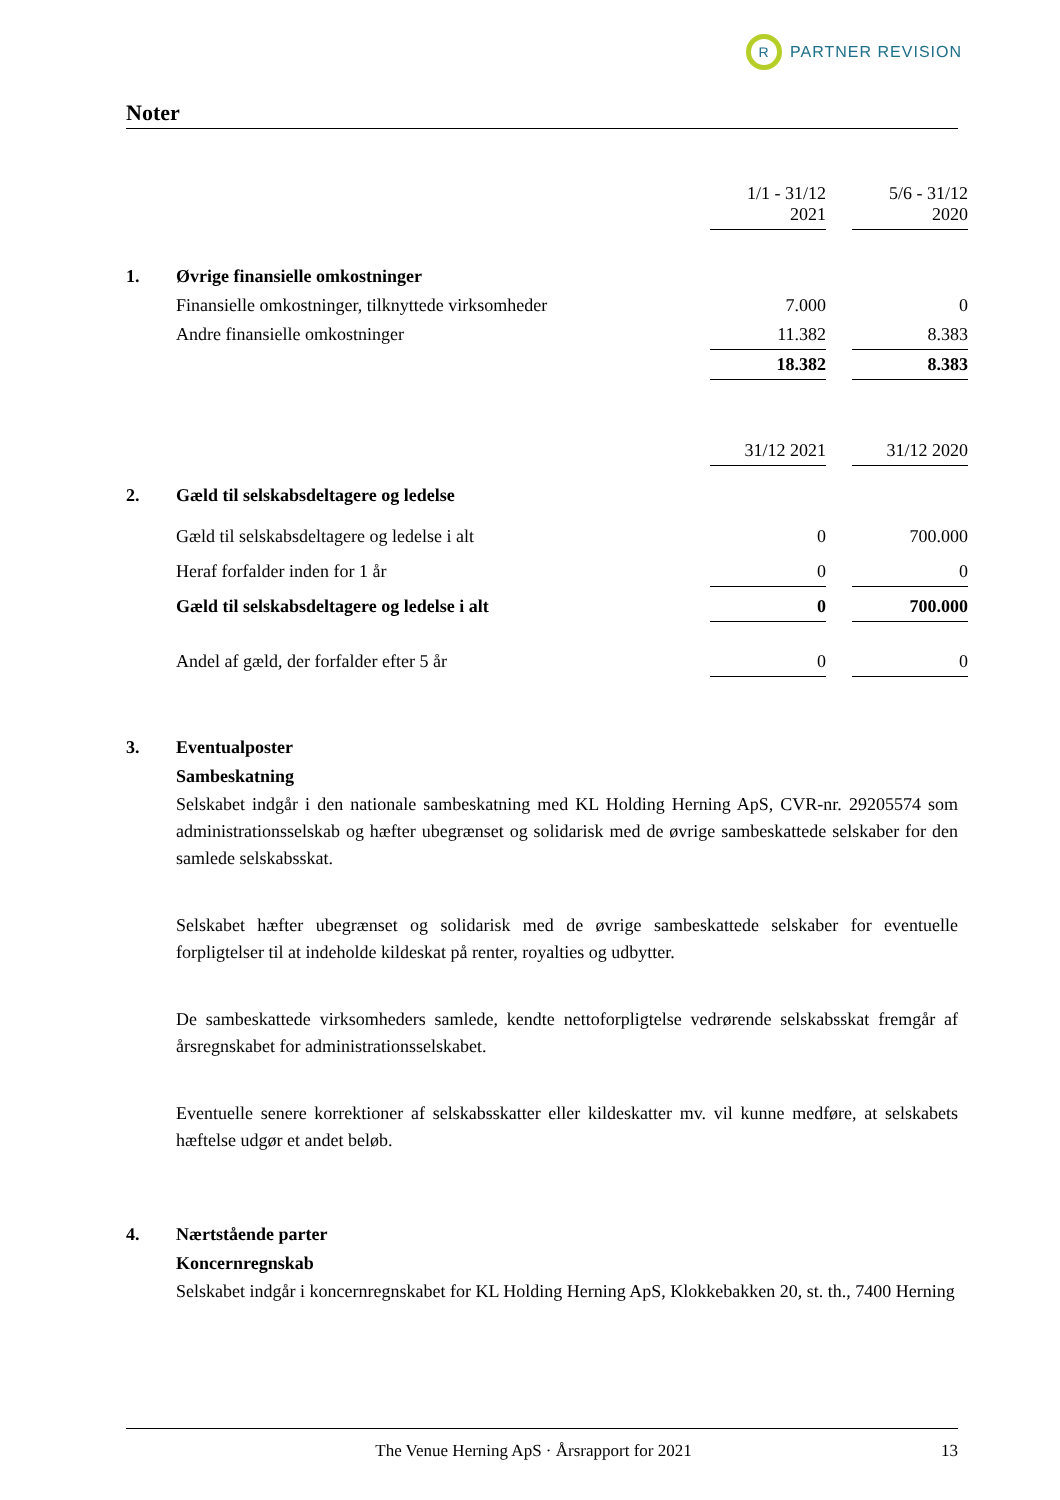R
PARTNER REVISION
Noter
| | | 1/1 - 31/12 2021 | | 5/6 - 31/12 2020 |
| 1. | Øvrige finansielle omkostninger | | | |
| | Finansielle omkostninger, tilknyttede virksomheder | 7.000 | | 0 |
| | Andre finansielle omkostninger | 11.382 | | 8.383 |
| | | 18.382 | | 8.383 |
| | | 31/12 2021 | | 31/12 2020 |
| 2. | Gæld til selskabsdeltagere og ledelse | | | |
| | Gæld til selskabsdeltagere og ledelse i alt | 0 | | 700.000 |
| | Heraf forfalder inden for 1 år | 0 | | 0 |
| | Gæld til selskabsdeltagere og ledelse i alt | 0 | | 700.000 |
| | Andel af gæld, der forfalder efter 5 år | 0 | | 0 |
3. Eventualposter
Sambeskatning
Selskabet indgår i den nationale sambeskatning med KL Holding Herning ApS, CVR-nr. 29205574 som administrationsselskab og hæfter ubegrænset og solidarisk med de øvrige sambeskattede selskaber for den samlede selskabsskat.
Selskabet hæfter ubegrænset og solidarisk med de øvrige sambeskattede selskaber for eventuelle forpligtelser til at indeholde kildeskat på renter, royalties og udbytter.
De sambeskattede virksomheders samlede, kendte nettoforpligtelse vedrørende selskabsskat fremgår af årsregnskabet for administrationsselskabet.
Eventuelle senere korrektioner af selskabsskatter eller kildeskatter mv. vil kunne medføre, at selskabets hæftelse udgør et andet beløb.
4. Nærtstående parter
Koncernregnskab
Selskabet indgår i koncernregnskabet for KL Holding Herning ApS, Klokkebakken 20, st. th., 7400 Herning
The Venue Herning ApS · Årsrapport for 2021
13